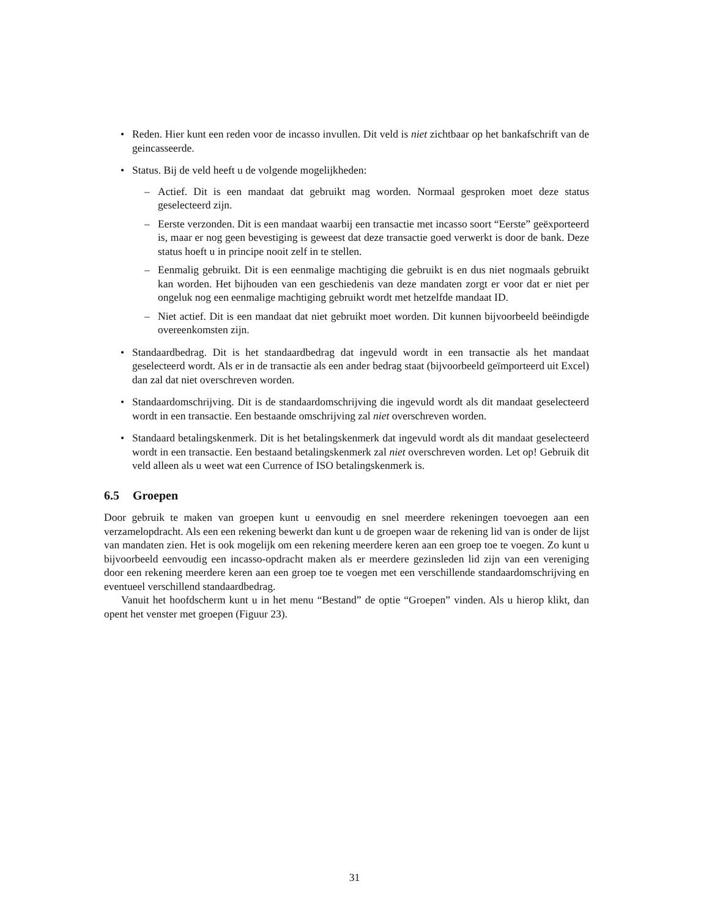• Reden. Hier kunt een reden voor de incasso invullen. Dit veld is niet zichtbaar op het bankafschrift van de geincasseerde.
• Status. Bij de veld heeft u de volgende mogelijkheden:
– Actief. Dit is een mandaat dat gebruikt mag worden. Normaal gesproken moet deze status geselecteerd zijn.
– Eerste verzonden. Dit is een mandaat waarbij een transactie met incasso soort “Eerste” geëxporteerd is, maar er nog geen bevestiging is geweest dat deze transactie goed verwerkt is door de bank. Deze status hoeft u in principe nooit zelf in te stellen.
– Eenmalig gebruikt. Dit is een eenmalige machtiging die gebruikt is en dus niet nogmaals gebruikt kan worden. Het bijhouden van een geschiedenis van deze mandaten zorgt er voor dat er niet per ongeluk nog een eenmalige machtiging gebruikt wordt met hetzelfde mandaat ID.
– Niet actief. Dit is een mandaat dat niet gebruikt moet worden. Dit kunnen bijvoorbeeld beëindigde overeenkomsten zijn.
• Standaardbedrag. Dit is het standaardbedrag dat ingevuld wordt in een transactie als het mandaat geselecteerd wordt. Als er in de transactie als een ander bedrag staat (bijvoorbeeld geïmporteerd uit Excel) dan zal dat niet overschreven worden.
• Standaardomschrijving. Dit is de standaardomschrijving die ingevuld wordt als dit mandaat geselecteerd wordt in een transactie. Een bestaande omschrijving zal niet overschreven worden.
• Standaard betalingskenmerk. Dit is het betalingskenmerk dat ingevuld wordt als dit mandaat geselecteerd wordt in een transactie. Een bestaand betalingskenmerk zal niet overschreven worden. Let op! Gebruik dit veld alleen als u weet wat een Currence of ISO betalingskenmerk is.
6.5 Groepen
Door gebruik te maken van groepen kunt u eenvoudig en snel meerdere rekeningen toevoegen aan een verzamelopdracht. Als een een rekening bewerkt dan kunt u de groepen waar de rekening lid van is onder de lijst van mandaten zien. Het is ook mogelijk om een rekening meerdere keren aan een groep toe te voegen. Zo kunt u bijvoorbeeld eenvoudig een incasso-opdracht maken als er meerdere gezinsleden lid zijn van een vereniging door een rekening meerdere keren aan een groep toe te voegen met een verschillende standaardomschrijving en eventueel verschillend standaardbedrag.
Vanuit het hoofdscherm kunt u in het menu “Bestand” de optie “Groepen” vinden. Als u hierop klikt, dan opent het venster met groepen (Figuur 23).
31